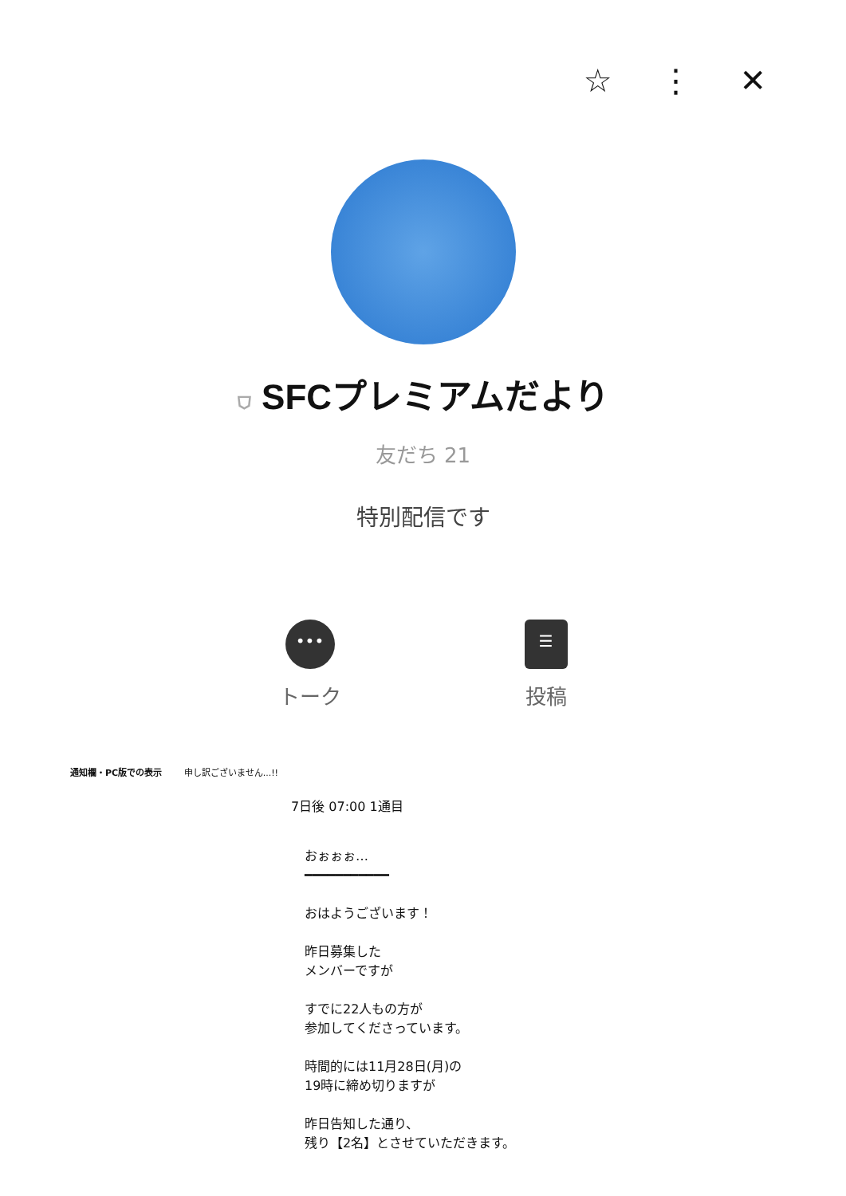☆ ⋮ ✕
⛉ SFCプレミアムだより
友だち 21
特別配信です
•••
トーク
☰
投稿
通知欄・PC版での表示 申し訳ございません...!!
7日後 07:00 1通目
おぉぉぉ…
━━━━━━━━━━━
おはようございます！
昨日募集した
メンバーですが
すでに22人もの方が
参加してくださっています。
時間的には11月28日(月)の
19時に締め切りますが
昨日告知した通り、
残り【2名】とさせていただきます。